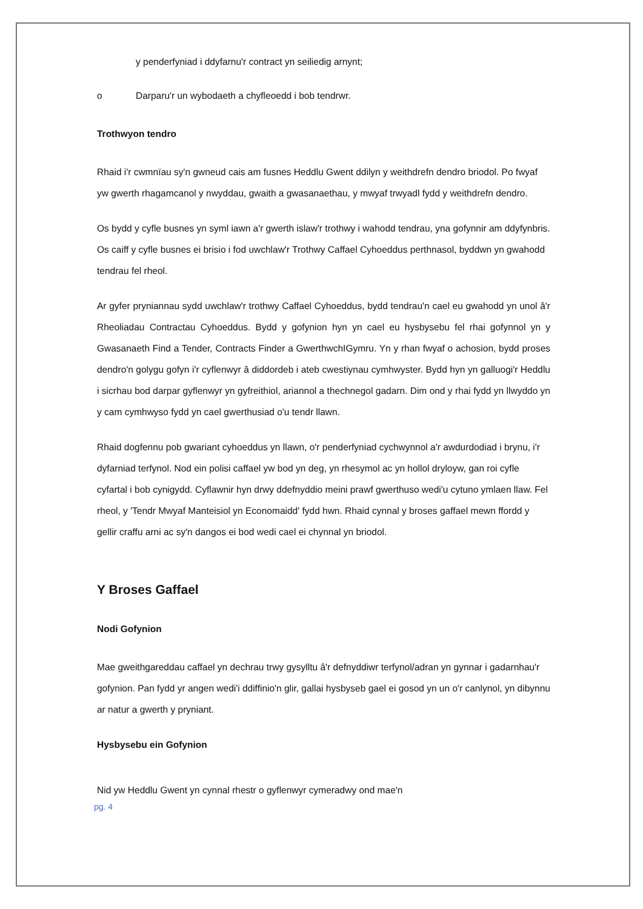y penderfyniad i ddyfarnu'r contract yn seiliedig arnynt;
o Darparu'r un wybodaeth a chyfleoedd i bob tendrwr.
Trothwyon tendro
Rhaid i'r cwmnïau sy'n gwneud cais am fusnes Heddlu Gwent ddilyn y weithdrefn dendro briodol. Po fwyaf yw gwerth rhagamcanol y nwyddau, gwaith a gwasanaethau, y mwyaf trwyadl fydd y weithdrefn dendro.
Os bydd y cyfle busnes yn syml iawn a'r gwerth islaw'r trothwy i wahodd tendrau, yna gofynnir am ddyfynbris. Os caiff y cyfle busnes ei brisio i fod uwchlaw'r Trothwy Caffael Cyhoeddus perthnasol, byddwn yn gwahodd tendrau fel rheol.
Ar gyfer pryniannau sydd uwchlaw'r trothwy Caffael Cyhoeddus, bydd tendrau'n cael eu gwahodd yn unol â'r Rheoliadau Contractau Cyhoeddus. Bydd y gofynion hyn yn cael eu hysbysebu fel rhai gofynnol yn y Gwasanaeth Find a Tender, Contracts Finder a GwerthwchIGymru. Yn y rhan fwyaf o achosion, bydd proses dendro'n golygu gofyn i'r cyflenwyr â diddordeb i ateb cwestiynau cymhwyster. Bydd hyn yn galluogi'r Heddlu i sicrhau bod darpar gyflenwyr yn gyfreithiol, ariannol a thechnegol gadarn. Dim ond y rhai fydd yn llwyddo yn y cam cymhwyso fydd yn cael gwerthusiad o'u tendr llawn.
Rhaid dogfennu pob gwariant cyhoeddus yn llawn, o'r penderfyniad cychwynnol a'r awdurdodiad i brynu, i'r dyfarniad terfynol. Nod ein polisi caffael yw bod yn deg, yn rhesymol ac yn hollol dryloyw, gan roi cyfle cyfartal i bob cynigydd. Cyflawnir hyn drwy ddefnyddio meini prawf gwerthuso wedi'u cytuno ymlaen llaw. Fel rheol, y 'Tendr Mwyaf Manteisiol yn Economaidd' fydd hwn. Rhaid cynnal y broses gaffael mewn ffordd y gellir craffu arni ac sy'n dangos ei bod wedi cael ei chynnal yn briodol.
Y Broses Gaffael
Nodi Gofynion
Mae gweithgareddau caffael yn dechrau trwy gysylltu â'r defnyddiwr terfynol/adran yn gynnar i gadarnhau'r gofynion. Pan fydd yr angen wedi'i ddiffinio'n glir, gallai hysbyseb gael ei gosod yn un o'r canlynol, yn dibynnu ar natur a gwerth y pryniant.
Hysbysebu ein Gofynion
Nid yw Heddlu Gwent yn cynnal rhestr o gyflenwyr cymeradwy ond mae'n
pg. 4